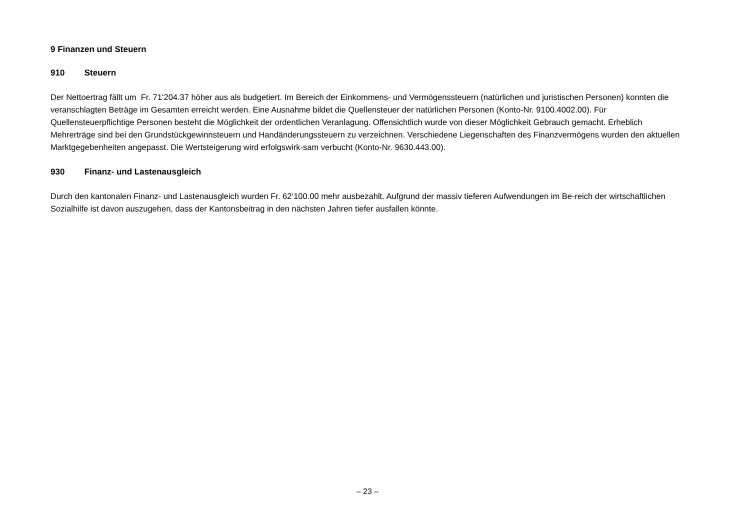9 Finanzen und Steuern
910 Steuern
Der Nettoertrag fällt um Fr. 71‘204.37 höher aus als budgetiert. Im Bereich der Einkommens- und Vermögenssteuern (natürlichen und juristischen Personen) konnten die veranschlagten Beträge im Gesamten erreicht werden. Eine Ausnahme bildet die Quellensteuer der natürlichen Personen (Konto-Nr. 9100.4002.00). Für Quellensteuerpflichtige Personen besteht die Möglichkeit der ordentlichen Veranlagung. Offensichtlich wurde von dieser Möglichkeit Gebrauch gemacht. Erheblich Mehrerträge sind bei den Grundstückgewinnsteuern und Handänderungssteuern zu verzeichnen. Verschiedene Liegenschaften des Finanzvermögens wurden den aktuellen Marktgegebenheiten angepasst. Die Wertsteigerung wird erfolgswirk-sam verbucht (Konto-Nr. 9630.443.00).
930 Finanz- und Lastenausgleich
Durch den kantonalen Finanz- und Lastenausgleich wurden Fr. 62‘100.00 mehr ausbezahlt. Aufgrund der massiv tieferen Aufwendungen im Be-reich der wirtschaftlichen Sozialhilfe ist davon auszugehen, dass der Kantonsbeitrag in den nächsten Jahren tiefer ausfallen könnte.
– 23 –